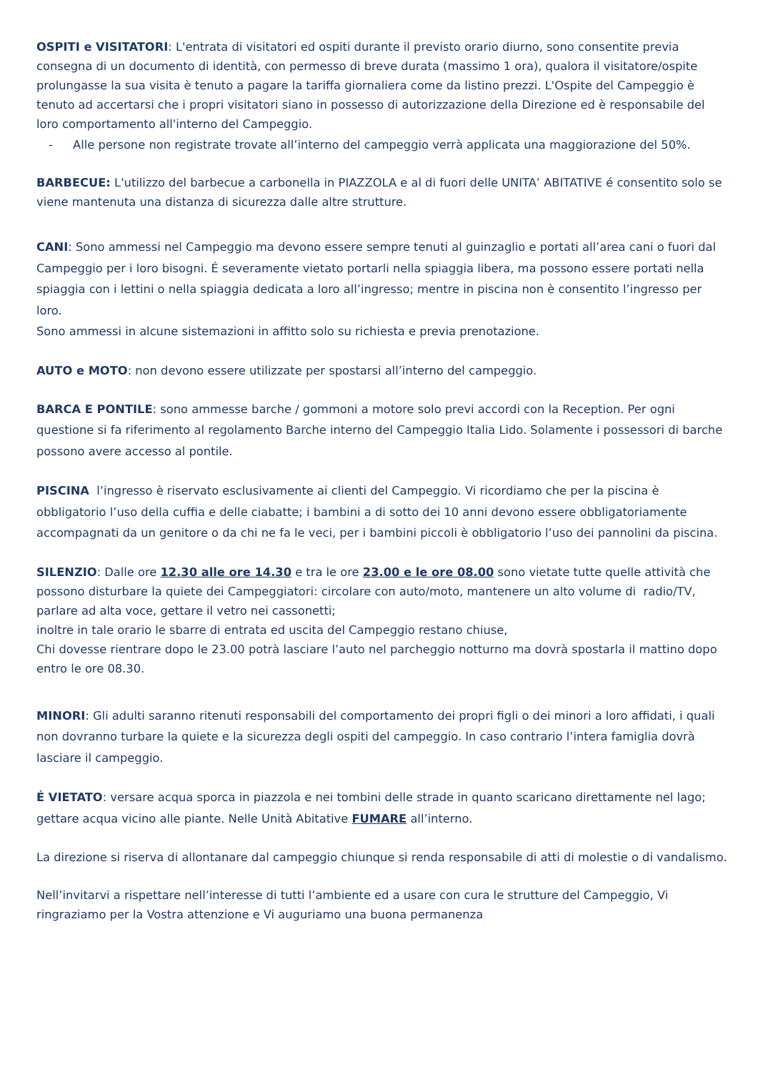OSPITI e VISITATORI: L'entrata di visitatori ed ospiti durante il previsto orario diurno, sono consentite previa consegna di un documento di identità, con permesso di breve durata (massimo 1 ora), qualora il visitatore/ospite prolungasse la sua visita è tenuto a pagare la tariffa giornaliera come da listino prezzi. L'Ospite del Campeggio è tenuto ad accertarsi che i propri visitatori siano in possesso di autorizzazione della Direzione ed è responsabile del loro comportamento all'interno del Campeggio.
- Alle persone non registrate trovate all’interno del campeggio verrà applicata una maggiorazione del 50%.
BARBECUE: L'utilizzo del barbecue a carbonella in PIAZZOLA e al di fuori delle UNITA’ ABITATIVE é consentito solo se viene mantenuta una distanza di sicurezza dalle altre strutture.
CANI: Sono ammessi nel Campeggio ma devono essere sempre tenuti al guinzaglio e portati all’area cani o fuori dal Campeggio per i loro bisogni. É severamente vietato portarli nella spiaggia libera, ma possono essere portati nella spiaggia con i lettini o nella spiaggia dedicata a loro all’ingresso; mentre in piscina non è consentito l’ingresso per loro.
Sono ammessi in alcune sistemazioni in affitto solo su richiesta e previa prenotazione.
AUTO e MOTO: non devono essere utilizzate per spostarsi all’interno del campeggio.
BARCA E PONTILE: sono ammesse barche / gommoni a motore solo previ accordi con la Reception. Per ogni questione si fa riferimento al regolamento Barche interno del Campeggio Italia Lido. Solamente i possessori di barche possono avere accesso al pontile.
PISCINA l’ingresso è riservato esclusivamente ai clienti del Campeggio. Vi ricordiamo che per la piscina è obbligatorio l’uso della cuffia e delle ciabatte; i bambini a di sotto dei 10 anni devono essere obbligatoriamente accompagnati da un genitore o da chi ne fa le veci, per i bambini piccoli è obbligatorio l’uso dei pannolini da piscina.
SILENZIO: Dalle ore 12.30 alle ore 14.30 e tra le ore 23.00 e le ore 08.00 sono vietate tutte quelle attività che possono disturbare la quiete dei Campeggiatori: circolare con auto/moto, mantenere un alto volume di radio/TV, parlare ad alta voce, gettare il vetro nei cassonetti;
inoltre in tale orario le sbarre di entrata ed uscita del Campeggio restano chiuse,
Chi dovesse rientrare dopo le 23.00 potrà lasciare l’auto nel parcheggio notturno ma dovrà spostarla il mattino dopo entro le ore 08.30.
MINORI: Gli adulti saranno ritenuti responsabili del comportamento dei propri figli o dei minori a loro affidati, i quali non dovranno turbare la quiete e la sicurezza degli ospiti del campeggio. In caso contrario l’intera famiglia dovrà lasciare il campeggio.
É VIETATO: versare acqua sporca in piazzola e nei tombini delle strade in quanto scaricano direttamente nel lago; gettare acqua vicino alle piante. Nelle Unità Abitative FUMARE all’interno.
La direzione si riserva di allontanare dal campeggio chiunque si renda responsabile di atti di molestie o di vandalismo.
Nell’invitarvi a rispettare nell’interesse di tutti l’ambiente ed a usare con cura le strutture del Campeggio, Vi ringraziamo per la Vostra attenzione e Vi auguriamo una buona permanenza